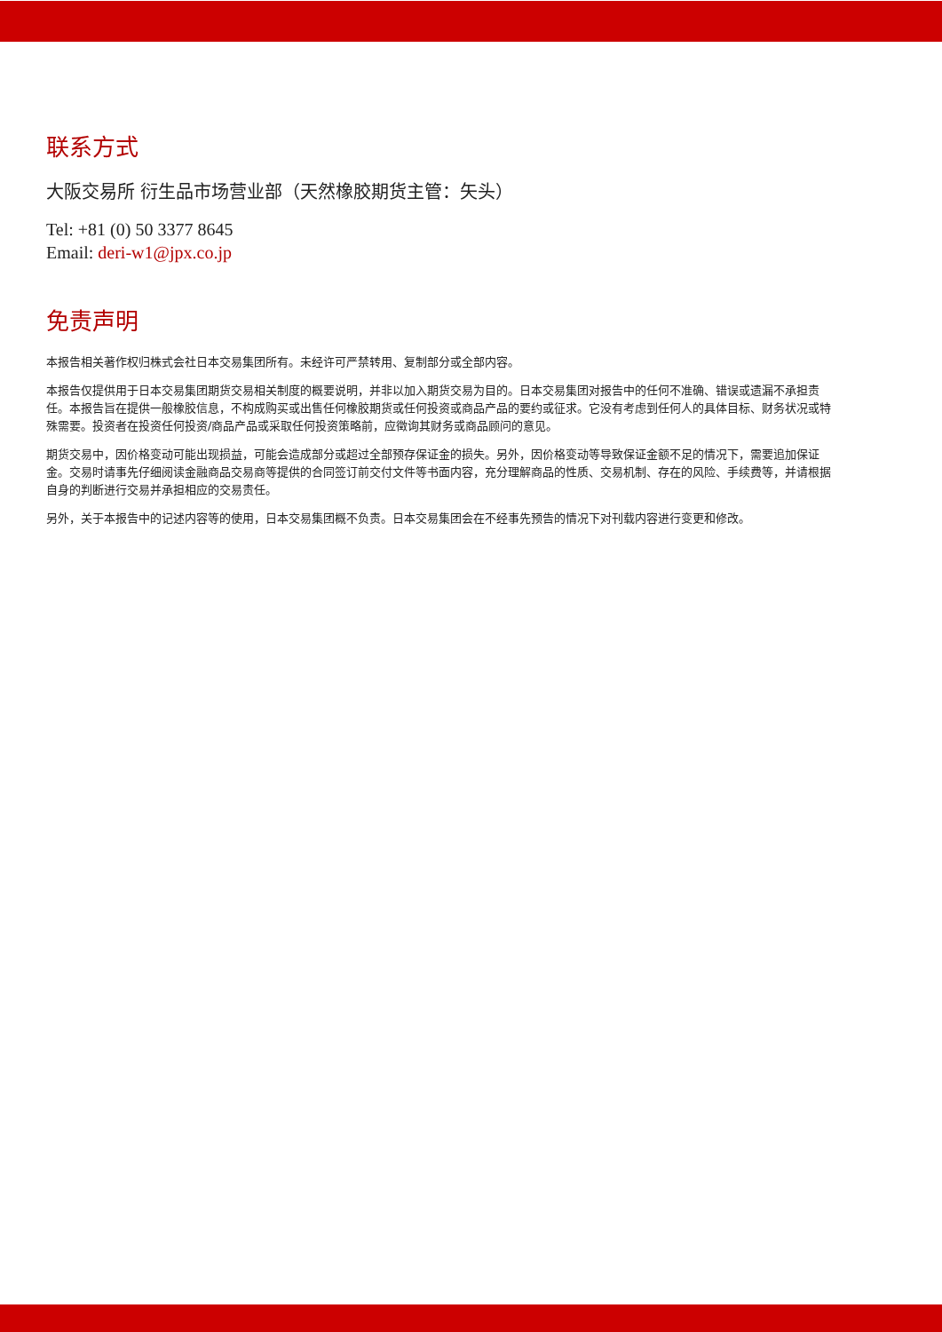联系方式
大阪交易所 衍生品市场营业部（天然橡胶期货主管：矢头）
Tel: +81 (0) 50 3377 8645
Email: deri-w1@jpx.co.jp
免责声明
本报告相关著作权归株式会社日本交易集团所有。未经许可严禁转用、复制部分或全部内容。
本报告仅提供用于日本交易集团期货交易相关制度的概要说明，并非以加入期货交易为目的。日本交易集团对报告中的任何不准确、错误或遗漏不承担责任。本报告旨在提供一般橡胶信息，不构成购买或出售任何橡胶期货或任何投资或商品产品的要约或征求。它没有考虑到任何人的具体目标、财务状况或特殊需要。投资者在投资任何投资/商品产品或采取任何投资策略前，应徵询其财务或商品顾问的意见。
期货交易中，因价格变动可能出现损益，可能会造成部分或超过全部预存保证金的损失。另外，因价格变动等导致保证金额不足的情况下，需要追加保证金。交易时请事先仔细阅读金融商品交易商等提供的合同签订前交付文件等书面内容，充分理解商品的性质、交易机制、存在的风险、手续费等，并请根据自身的判断进行交易并承担相应的交易责任。
另外，关于本报告中的记述内容等的使用，日本交易集团概不负责。日本交易集团会在不经事先预告的情况下对刊载内容进行变更和修改。